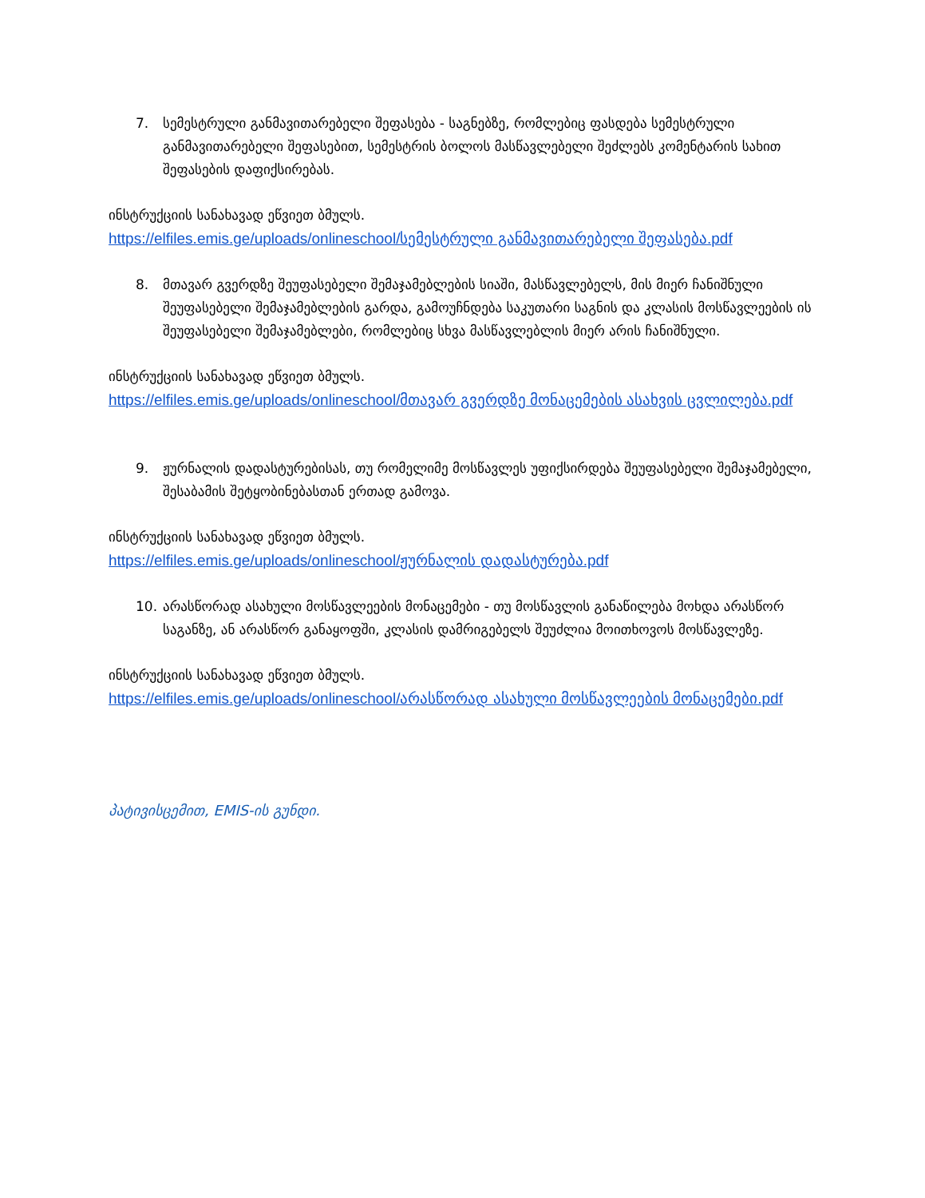7. სემესტრული განმავითარებელი შეფასება - საგნებზე, რომლებიც ფასდება სემესტრული განმავითარებელი შეფასებით, სემესტრის ბოლოს მასწავლებელი შეძლებს კომენტარის სახით შეფასების დაფიქსირებას.
ინსტრუქციის სანახავად ეწვიეთ ბმულს.
https://elfiles.emis.ge/uploads/onlineschool/სემესტრული განმავითარებელი შეფასება.pdf
8. მთავარ გვერდზე შეუფასებელი შემაჯამებლების სიაში, მასწავლებელს, მის მიერ ჩანიშნული შეუფასებელი შემაჯამებლების გარდა, გამოუჩნდება საკუთარი საგნის და კლასის მოსწავლეების ის შეუფასებელი შემაჯამებლები, რომლებიც სხვა მასწავლებლის მიერ არის ჩანიშნული.
ინსტრუქციის სანახავად ეწვიეთ ბმულს.
https://elfiles.emis.ge/uploads/onlineschool/მთავარ გვერდზე მონაცემების ასახვის ცვლილება.pdf
9. ჟურნალის დადასტურებისას, თუ რომელიმე მოსწავლეს უფიქსირდება შეუფასებელი შემაჯამებელი, შესაბამის შეტყობინებასთან ერთად გამოვა.
ინსტრუქციის სანახავად ეწვიეთ ბმულს.
https://elfiles.emis.ge/uploads/onlineschool/ჟურნალის დადასტურება.pdf
10. არასწორად ასახული მოსწავლეების მონაცემები - თუ მოსწავლის განაწილება მოხდა არასწორ საგანზე, ან არასწორ განაყოფში, კლასის დამრიგებელს შეუძლია მოითხოვოს მოსწავლეზე.
ინსტრუქციის სანახავად ეწვიეთ ბმულს.
https://elfiles.emis.ge/uploads/onlineschool/არასწორად ასახული მოსწავლეების მონაცემები.pdf
პატივისცემით, EMIS-ის გუნდი.